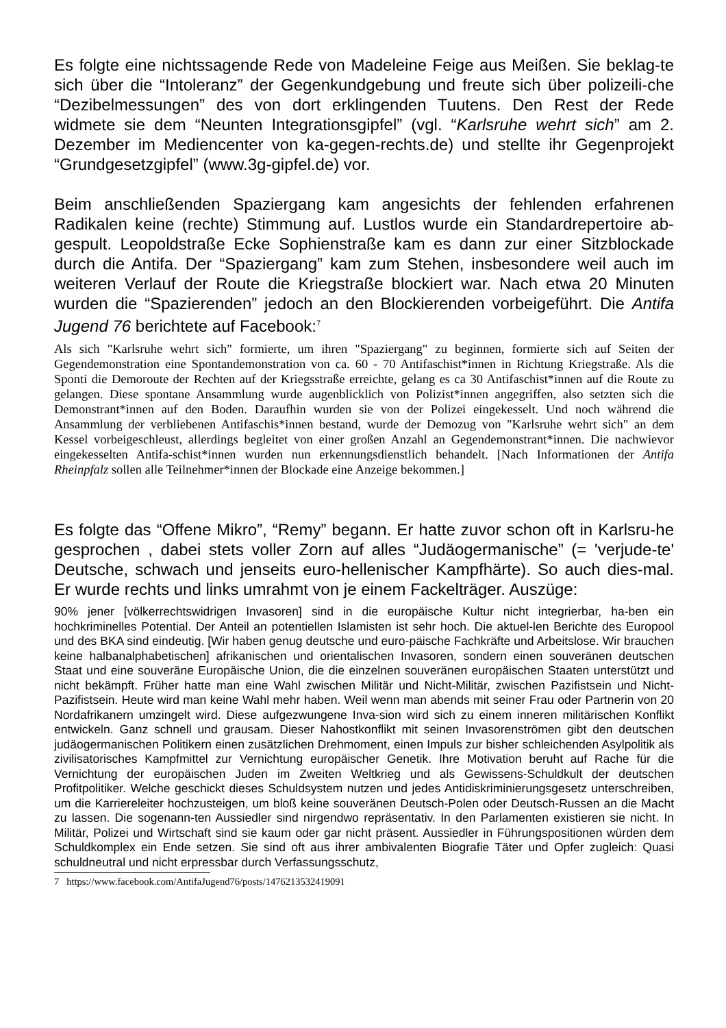Es folgte eine nichtssagende Rede von Madeleine Feige aus Meißen. Sie beklag-te sich über die “Intoleranz” der Gegenkundgebung und freute sich über polizeili-che “Dezibelmessungen” des von dort erklingenden Tuutens. Den Rest der Rede widmete sie dem “Neunten Integrationsgipfel” (vgl. “Karlsruhe wehrt sich” am 2. Dezember im Mediencenter von ka-gegen-rechts.de) und stellte ihr Gegenprojekt “Grundgesetzgipfel” (www.3g-gipfel.de) vor.
Beim anschließenden Spaziergang kam angesichts der fehlenden erfahrenen Radikalen keine (rechte) Stimmung auf. Lustlos wurde ein Standardrepertoire ab-gespult. Leopoldstraße Ecke Sophienstraße kam es dann zur einer Sitzblockade durch die Antifa. Der “Spaziergang” kam zum Stehen, insbesondere weil auch im weiteren Verlauf der Route die Kriegstraße blockiert war. Nach etwa 20 Minuten wurden die “Spazierenden” jedoch an den Blockierenden vorbeigeführt. Die Antifa Jugend 76 berichtete auf Facebook:<sup>7</sup>
Als sich "Karlsruhe wehrt sich" formierte, um ihren "Spaziergang" zu beginnen, formierte sich auf Seiten der Gegendemonstration eine Spontandemonstration von ca. 60 - 70 Antifaschist*innen in Richtung Kriegstraße. Als die Sponti die Demoroute der Rechten auf der Kriegsstraße erreichte, gelang es ca 30 Antifaschist*innen auf die Route zu gelangen. Diese spontane Ansammlung wurde augenblicklich von Polizist*innen angegriffen, also setzten sich die Demonstrant*innen auf den Boden. Daraufhin wurden sie von der Polizei eingekesselt. Und noch während die Ansammlung der verbliebenen Antifaschis*innen bestand, wurde der Demozug von "Karlsruhe wehrt sich" an dem Kessel vorbeigeschleust, allerdings begleitet von einer großen Anzahl an Gegendemonstrant*innen. Die nachwievor eingekesselten Antifa-schist*innen wurden nun erkennungsdienstlich behandelt. [Nach Informationen der Antifa Rheinpfalz sollen alle Teilnehmer*innen der Blockade eine Anzeige bekommen.]
Es folgte das “Offene Mikro”, “Remy” begann. Er hatte zuvor schon oft in Karlsru-he gesprochen , dabei stets voller Zorn auf alles “Judäogermanische” (= 'verjude-te' Deutsche, schwach und jenseits euro-hellenischer Kampfhärte). So auch dies-mal. Er wurde rechts und links umrahmt von je einem Fackelträger. Auszüge:
90% jener [völkerrechtswidrigen Invasoren] sind in die europäische Kultur nicht integrierbar, ha-ben ein hochkriminelles Potential. Der Anteil an potentiellen Islamisten ist sehr hoch. Die aktuel-len Berichte des Europool und des BKA sind eindeutig. [Wir haben genug deutsche und euro-päische Fachkräfte und Arbeitslose. Wir brauchen keine halbanalphabetischen] afrikanischen und orientalischen Invasoren, sondern einen souveränen deutschen Staat und eine souveräne Europäische Union, die die einzelnen souveränen europäischen Staaten unterstützt und nicht bekämpft. Früher hatte man eine Wahl zwischen Militär und Nicht-Militär, zwischen Pazifistsein und Nicht-Pazifistsein. Heute wird man keine Wahl mehr haben. Weil wenn man abends mit seiner Frau oder Partnerin von 20 Nordafrikanern umzingelt wird. Diese aufgezwungene Inva-sion wird sich zu einem inneren militärischen Konflikt entwickeln. Ganz schnell und grausam. Dieser Nahostkonflikt mit seinen Invasorenströmen gibt den deutschen judäogermanischen Politikern einen zusätzlichen Drehmoment, einen Impuls zur bisher schleichenden Asylpolitik als zivilisatorisches Kampfmittel zur Vernichtung europäischer Genetik. Ihre Motivation beruht auf Rache für die Vernichtung der europäischen Juden im Zweiten Weltkrieg und als Gewissens-Schuldkult der deutschen Profitpolitiker. Welche geschickt dieses Schuldsystem nutzen und jedes Antidiskriminierungsgesetz unterschreiben, um die Karriereleiter hochzusteigen, um bloß keine souveränen Deutsch-Polen oder Deutsch-Russen an die Macht zu lassen. Die sogenann-ten Aussiedler sind nirgendwo repräsentativ. In den Parlamenten existieren sie nicht. In Militär, Polizei und Wirtschaft sind sie kaum oder gar nicht präsent. Aussiedler in Führungspositionen würden dem Schuldkomplex ein Ende setzen. Sie sind oft aus ihrer ambivalenten Biografie Täter und Opfer zugleich: Quasi schuldneutral und nicht erpressbar durch Verfassungsschutz,
7 https://www.facebook.com/AntifaJugend76/posts/1476213532419091